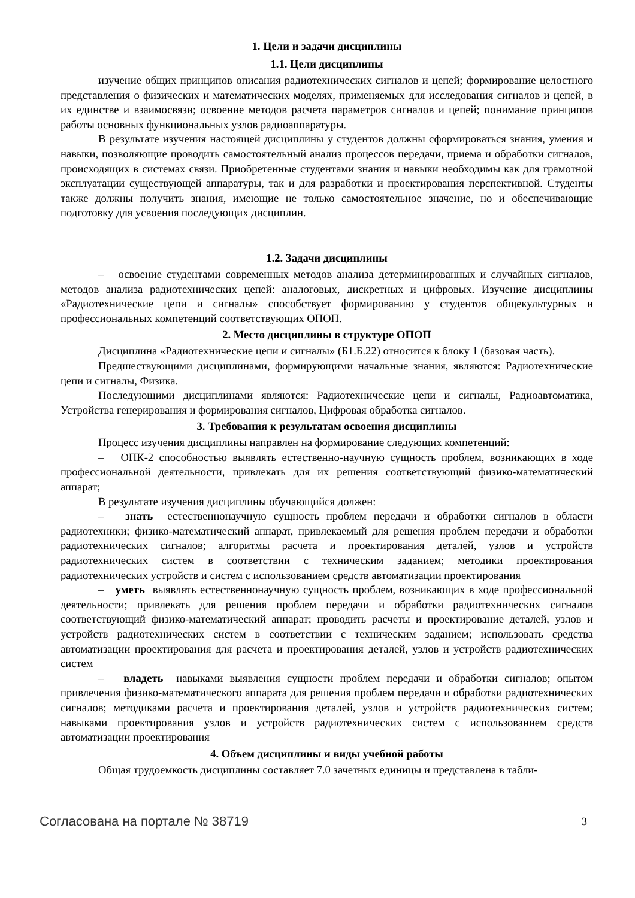1. Цели и задачи дисциплины
1.1. Цели дисциплины
изучение общих принципов описания радиотехнических сигналов и цепей; формирование целостного представления о физических и математических моделях, применяемых для исследования сигналов и цепей, в их единстве и взаимосвязи; освоение методов расчета параметров сигналов и цепей; понимание принципов работы основных функциональных узлов радиоаппаратуры.
В результате изучения настоящей дисциплины у студентов должны сформироваться знания, умения и навыки, позволяющие проводить самостоятельный анализ процессов передачи, приема и обработки сигналов, происходящих в системах связи. Приобретенные студентами знания и навыки необходимы как для грамотной эксплуатации существующей аппаратуры, так и для разработки и проектирования перспективной. Студенты также должны получить знания, имеющие не только самостоятельное значение, но и обеспечивающие подготовку для усвоения последующих дисциплин.
1.2. Задачи дисциплины
– освоение студентами современных методов анализа детерминированных и случайных сигналов, методов анализа радиотехнических цепей: аналоговых, дискретных и цифровых. Изучение дисциплины «Радиотехнические цепи и сигналы» способствует формированию у студентов общекультурных и профессиональных компетенций соответствующих ОПОП.
2. Место дисциплины в структуре ОПОП
Дисциплина «Радиотехнические цепи и сигналы» (Б1.Б.22) относится к блоку 1 (базовая часть).
Предшествующими дисциплинами, формирующими начальные знания, являются: Радиотехнические цепи и сигналы, Физика.
Последующими дисциплинами являются: Радиотехнические цепи и сигналы, Радиоавтоматика, Устройства генерирования и формирования сигналов, Цифровая обработка сигналов.
3. Требования к результатам освоения дисциплины
Процесс изучения дисциплины направлен на формирование следующих компетенций:
– ОПК-2 способностью выявлять естественно-научную сущность проблем, возникающих в ходе профессиональной деятельности, привлекать для их решения соответствующий физико-математический аппарат;
В результате изучения дисциплины обучающийся должен:
– знать естественнонаучную сущность проблем передачи и обработки сигналов в области радиотехники; физико-математический аппарат, привлекаемый для решения проблем передачи и обработки радиотехнических сигналов; алгоритмы расчета и проектирования деталей, узлов и устройств радиотехнических систем в соответствии с техническим заданием; методики проектирования радиотехнических устройств и систем с использованием средств автоматизации проектирования
– уметь выявлять естественнонаучную сущность проблем, возникающих в ходе профессиональной деятельности; привлекать для решения проблем передачи и обработки радиотехнических сигналов соответствующий физико-математический аппарат; проводить расчеты и проектирование деталей, узлов и устройств радиотехнических систем в соответствии с техническим заданием; использовать средства автоматизации проектирования для расчета и проектирования деталей, узлов и устройств радиотехнических систем
– владеть навыками выявления сущности проблем передачи и обработки сигналов; опытом привлечения физико-математического аппарата для решения проблем передачи и обработки радиотехнических сигналов; методиками расчета и проектирования деталей, узлов и устройств радиотехнических систем; навыками проектирования узлов и устройств радиотехнических систем с использованием средств автоматизации проектирования
4. Объем дисциплины и виды учебной работы
Общая трудоемкость дисциплины составляет 7.0 зачетных единицы и представлена в табли-
Согласована на портале № 38719 3